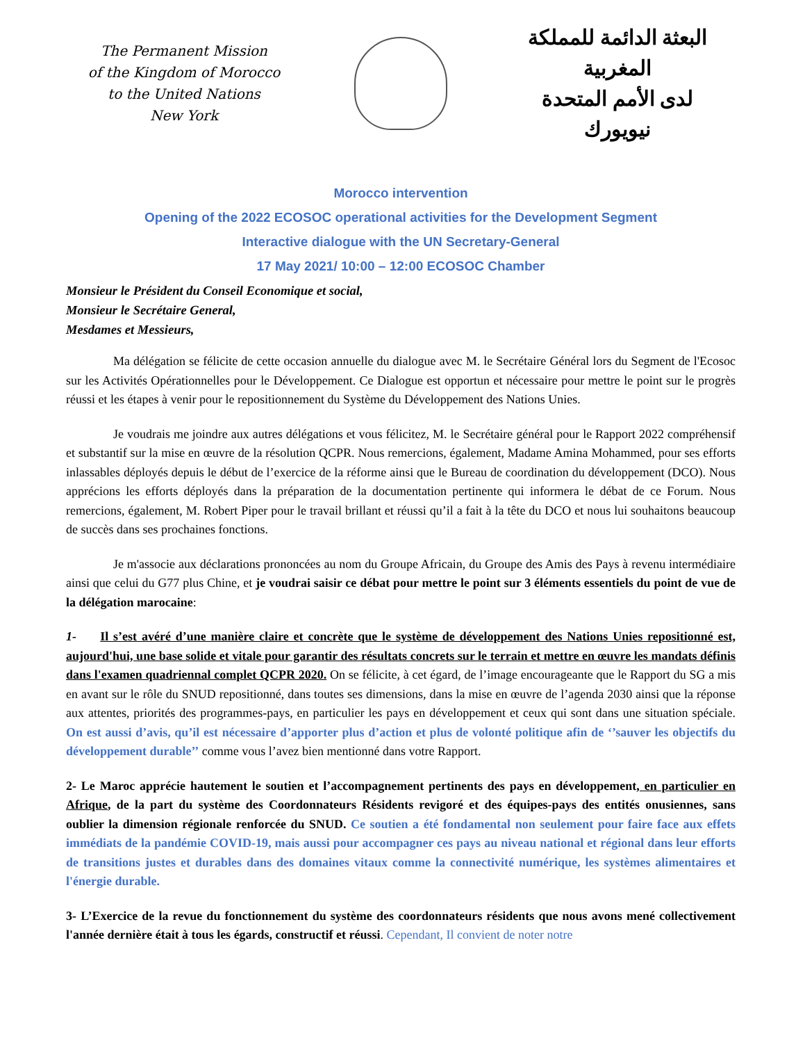The Permanent Mission
of the Kingdom of Morocco
to the United Nations
New York
البعثة الدائمة للمملكة المغربية
لدى الأمم المتحدة
نيويورك
Morocco intervention
Opening of the 2022 ECOSOC operational activities for the Development Segment
Interactive dialogue with the UN Secretary-General
17 May 2021/ 10:00 – 12:00 ECOSOC Chamber
Monsieur le Président du Conseil Economique et social,
Monsieur le Secrétaire General,
Mesdames et Messieurs,
Ma délégation se félicite de cette occasion annuelle du dialogue avec M. le Secrétaire Général lors du Segment de l'Ecosoc sur les Activités Opérationnelles pour le Développement. Ce Dialogue est opportun et nécessaire pour mettre le point sur le progrès réussi et les étapes à venir pour le repositionnement du Système du Développement des Nations Unies.
Je voudrais me joindre aux autres délégations et vous félicitez, M. le Secrétaire général pour le Rapport 2022 compréhensif et substantif sur la mise en œuvre de la résolution QCPR. Nous remercions, également, Madame Amina Mohammed, pour ses efforts inlassables déployés depuis le début de l’exercice de la réforme ainsi que le Bureau de coordination du développement (DCO). Nous apprécions les efforts déployés dans la préparation de la documentation pertinente qui informera le débat de ce Forum. Nous remercions, également, M. Robert Piper pour le travail brillant et réussi qu’il a fait à la tête du DCO et nous lui souhaitons beaucoup de succès dans ses prochaines fonctions.
Je m'associe aux déclarations prononcées au nom du Groupe Africain, du Groupe des Amis des Pays à revenu intermédiaire ainsi que celui du G77 plus Chine, et je voudrai saisir ce débat pour mettre le point sur 3 éléments essentiels du point de vue de la délégation marocaine:
1- Il s’est avéré d’une manière claire et concrète que le système de développement des Nations Unies repositionné est, aujourd'hui, une base solide et vitale pour garantir des résultats concrets sur le terrain et mettre en œuvre les mandats définis dans l'examen quadriennal complet QCPR 2020. On se félicite, à cet égard, de l’image encourageante que le Rapport du SG a mis en avant sur le rôle du SNUD repositionné, dans toutes ses dimensions, dans la mise en œuvre de l’agenda 2030 ainsi que la réponse aux attentes, priorités des programmes-pays, en particulier les pays en développement et ceux qui sont dans une situation spéciale. On est aussi d’avis, qu’il est nécessaire d’apporter plus d’action et plus de volonté politique afin de ‘’sauver les objectifs du développement durable’’ comme vous l’avez bien mentionné dans votre Rapport.
2- Le Maroc apprécie hautement le soutien et l’accompagnement pertinents des pays en développement, en particulier en Afrique, de la part du système des Coordonnateurs Résidents revigoré et des équipes-pays des entités onusiennes, sans oublier la dimension régionale renforcée du SNUD. Ce soutien a été fondamental non seulement pour faire face aux effets immédiats de la pandémie COVID-19, mais aussi pour accompagner ces pays au niveau national et régional dans leur efforts de transitions justes et durables dans des domaines vitaux comme la connectivité numérique, les systèmes alimentaires et l'énergie durable.
3- L’Exercice de la revue du fonctionnement du système des coordonnateurs résidents que nous avons mené collectivement l'année dernière était à tous les égards, constructif et réussi. Cependant, Il convient de noter notre